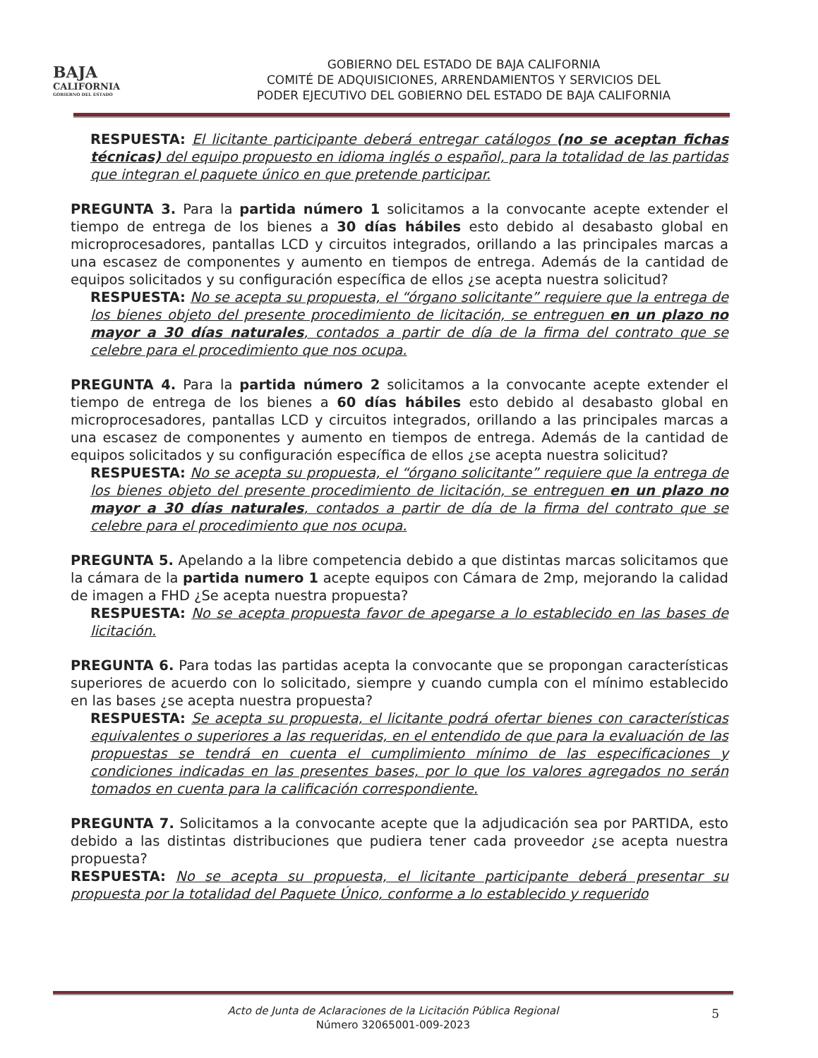BAJA
CALIFORNIA
GOBIERNO DEL ESTADO
GOBIERNO DEL ESTADO DE BAJA CALIFORNIA
COMITÉ DE ADQUISICIONES, ARRENDAMIENTOS Y SERVICIOS DEL
PODER EJECUTIVO DEL GOBIERNO DEL ESTADO DE BAJA CALIFORNIA
RESPUESTA: El licitante participante deberá entregar catálogos (no se aceptan fichas técnicas) del equipo propuesto en idioma inglés o español, para la totalidad de las partidas que integran el paquete único en que pretende participar.
PREGUNTA 3. Para la partida número 1 solicitamos a la convocante acepte extender el tiempo de entrega de los bienes a 30 días hábiles esto debido al desabasto global en microprocesadores, pantallas LCD y circuitos integrados, orillando a las principales marcas a una escasez de componentes y aumento en tiempos de entrega. Además de la cantidad de equipos solicitados y su configuración específica de ellos ¿se acepta nuestra solicitud?
RESPUESTA: No se acepta su propuesta, el “órgano solicitante” requiere que la entrega de los bienes objeto del presente procedimiento de licitación, se entreguen en un plazo no mayor a 30 días naturales, contados a partir de día de la firma del contrato que se celebre para el procedimiento que nos ocupa.
PREGUNTA 4. Para la partida número 2 solicitamos a la convocante acepte extender el tiempo de entrega de los bienes a 60 días hábiles esto debido al desabasto global en microprocesadores, pantallas LCD y circuitos integrados, orillando a las principales marcas a una escasez de componentes y aumento en tiempos de entrega. Además de la cantidad de equipos solicitados y su configuración específica de ellos ¿se acepta nuestra solicitud?
RESPUESTA: No se acepta su propuesta, el “órgano solicitante” requiere que la entrega de los bienes objeto del presente procedimiento de licitación, se entreguen en un plazo no mayor a 30 días naturales, contados a partir de día de la firma del contrato que se celebre para el procedimiento que nos ocupa.
PREGUNTA 5. Apelando a la libre competencia debido a que distintas marcas solicitamos que la cámara de la partida numero 1 acepte equipos con Cámara de 2mp, mejorando la calidad de imagen a FHD ¿Se acepta nuestra propuesta?
RESPUESTA: No se acepta propuesta favor de apegarse a lo establecido en las bases de licitación.
PREGUNTA 6. Para todas las partidas acepta la convocante que se propongan características superiores de acuerdo con lo solicitado, siempre y cuando cumpla con el mínimo establecido en las bases ¿se acepta nuestra propuesta?
RESPUESTA: Se acepta su propuesta, el licitante podrá ofertar bienes con características equivalentes o superiores a las requeridas, en el entendido de que para la evaluación de las propuestas se tendrá en cuenta el cumplimiento mínimo de las especificaciones y condiciones indicadas en las presentes bases, por lo que los valores agregados no serán tomados en cuenta para la calificación correspondiente.
PREGUNTA 7. Solicitamos a la convocante acepte que la adjudicación sea por PARTIDA, esto debido a las distintas distribuciones que pudiera tener cada proveedor ¿se acepta nuestra propuesta?
RESPUESTA: No se acepta su propuesta, el licitante participante deberá presentar su propuesta por la totalidad del Paquete Único, conforme a lo establecido y requerido
Acto de Junta de Aclaraciones de la Licitación Pública Regional
Número 32065001-009-2023
5